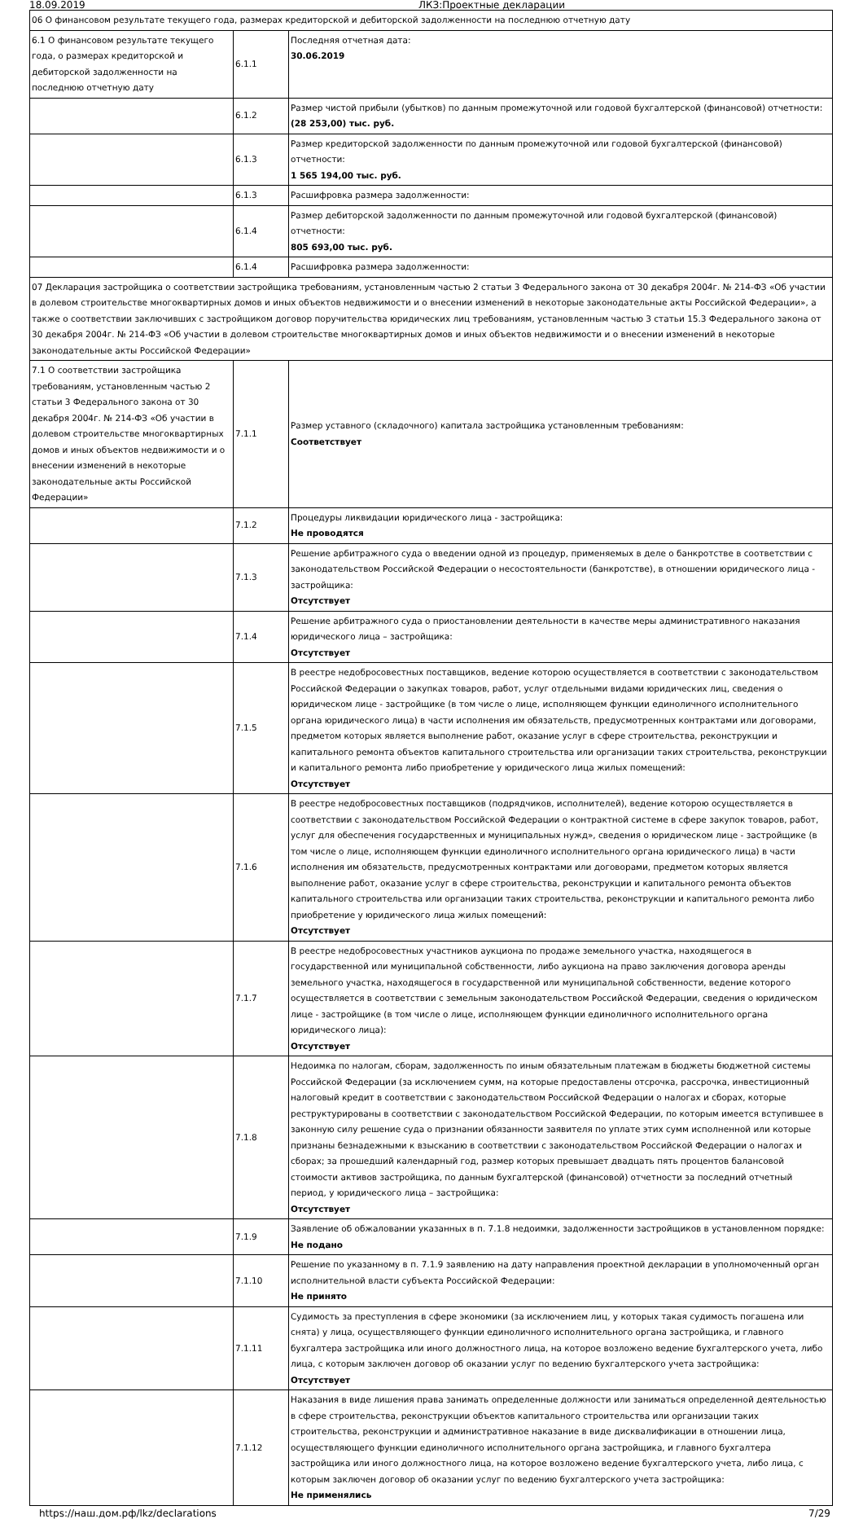18.09.2019 ЛКЗ:Проектные декларации
| 06 О финансовом результате текущего года, размерах кредиторской и дебиторской задолженности на последнюю отчетную дату | | |
| 6.1 О финансовом результате текущего года, о размерах кредиторской и дебиторской задолженности на последнюю отчетную дату | 6.1.1 | Последняя отчетная дата: 30.06.2019 |
| | 6.1.2 | Размер чистой прибыли (убытков) по данным промежуточной или годовой бухгалтерской (финансовой) отчетности: (28 253,00) тыс. руб. |
| | 6.1.3 | Размер кредиторской задолженности по данным промежуточной или годовой бухгалтерской (финансовой) отчетности: 1 565 194,00 тыс. руб. |
| | 6.1.3 | Расшифровка размера задолженности: |
| | 6.1.4 | Размер дебиторской задолженности по данным промежуточной или годовой бухгалтерской (финансовой) отчетности: 805 693,00 тыс. руб. |
| | 6.1.4 | Расшифровка размера задолженности: |
| 07 Декларация застройщика о соответствии застройщика требованиям, установленным частью 2 статьи 3 Федерального закона от 30 декабря 2004г. № 214-ФЗ «Об участии в долевом строительстве многоквартирных домов и иных объектов недвижимости и о внесении изменений в некоторые законодательные акты Российской Федерации», а также о соответствии заключивших с застройщиком договор поручительства юридических лиц требованиям, установленным частью 3 статьи 15.3 Федерального закона от 30 декабря 2004г. № 214-ФЗ «Об участии в долевом строительстве многоквартирных домов и иных объектов недвижимости и о внесении изменений в некоторые законодательные акты Российской Федерации» | | |
| 7.1 О соответствии застройщика требованиям, установленным частью 2 статьи 3 Федерального закона от 30 декабря 2004г. № 214-ФЗ «Об участии в долевом строительстве многоквартирных домов и иных объектов недвижимости и о внесении изменений в некоторые законодательные акты Российской Федерации» | 7.1.1 | Размер уставного (складочного) капитала застройщика установленным требованиям: Соответствует |
| | 7.1.2 | Процедуры ликвидации юридического лица - застройщика: Не проводятся |
| | 7.1.3 | Решение арбитражного суда о введении одной из процедур, применяемых в деле о банкротстве в соответствии с законодательством Российской Федерации о несостоятельности (банкротстве), в отношении юридического лица - застройщика: Отсутствует |
| | 7.1.4 | Решение арбитражного суда о приостановлении деятельности в качестве меры административного наказания юридического лица – застройщика: Отсутствует |
| | 7.1.5 | В реестре недобросовестных поставщиков, ведение которою осуществляется в соответствии с законодательством Российской Федерации о закупках товаров, работ, услуг отдельными видами юридических лиц, сведения о юридическом лице - застройщике (в том числе о лице, исполняющем функции единоличного исполнительного органа юридического лица) в части исполнения им обязательств, предусмотренных контрактами или договорами, предметом которых является выполнение работ, оказание услуг в сфере строительства, реконструкции и капитального ремонта объектов капитального строительства или организации таких строительства, реконструкции и капитального ремонта либо приобретение у юридического лица жилых помещений: Отсутствует |
| | 7.1.6 | В реестре недобросовестных поставщиков (подрядчиков, исполнителей), ведение которою осуществляется в соответствии с законодательством Российской Федерации о контрактной системе в сфере закупок товаров, работ, услуг для обеспечения государственных и муниципальных нужд», сведения о юридическом лице - застройщике (в том числе о лице, исполняющем функции единоличного исполнительного органа юридического лица) в части исполнения им обязательств, предусмотренных контрактами или договорами, предметом которых является выполнение работ, оказание услуг в сфере строительства, реконструкции и капитального ремонта объектов капитального строительства или организации таких строительства, реконструкции и капитального ремонта либо приобретение у юридического лица жилых помещений: Отсутствует |
| | 7.1.7 | В реестре недобросовестных участников аукциона по продаже земельного участка, находящегося в государственной или муниципальной собственности, либо аукциона на право заключения договора аренды земельного участка, находящегося в государственной или муниципальной собственности, ведение которого осуществляется в соответствии с земельным законодательством Российской Федерации, сведения о юридическом лице - застройщике (в том числе о лице, исполняющем функции единоличного исполнительного органа юридического лица): Отсутствует |
| | 7.1.8 | Недоимка по налогам, сборам, задолженность по иным обязательным платежам в бюджеты бюджетной системы Российской Федерации (за исключением сумм, на которые предоставлены отсрочка, рассрочка, инвестиционный налоговый кредит в соответствии с законодательством Российской Федерации о налогах и сборах, которые реструктурированы в соответствии с законодательством Российской Федерации, по которым имеется вступившее в законную силу решение суда о признании обязанности заявителя по уплате этих сумм исполненной или которые признаны безнадежными к взысканию в соответствии с законодательством Российской Федерации о налогах и сборах; за прошедший календарный год, размер которых превышает двадцать пять процентов балансовой стоимости активов застройщика, по данным бухгалтерской (финансовой) отчетности за последний отчетный период, у юридического лица – застройщика: Отсутствует |
| | 7.1.9 | Заявление об обжаловании указанных в п. 7.1.8 недоимки, задолженности застройщиков в установленном порядке: Не подано |
| | 7.1.10 | Решение по указанному в п. 7.1.9 заявлению на дату направления проектной декларации в уполномоченный орган исполнительной власти субъекта Российской Федерации: Не принято |
| | 7.1.11 | Судимость за преступления в сфере экономики (за исключением лиц, у которых такая судимость погашена или снята) у лица, осуществляющего функции единоличного исполнительного органа застройщика, и главного бухгалтера застройщика или иного должностного лица, на которое возложено ведение бухгалтерского учета, либо лица, с которым заключен договор об оказании услуг по ведению бухгалтерского учета застройщика: Отсутствует |
| | 7.1.12 | Наказания в виде лишения права занимать определенные должности или заниматься определенной деятельностью в сфере строительства, реконструкции объектов капитального строительства или организации таких строительства, реконструкции и административное наказание в виде дисквалификации в отношении лица, осуществляющего функции единоличного исполнительного органа застройщика, и главного бухгалтера застройщика или иного должностного лица, на которое возложено ведение бухгалтерского учета, либо лица, с которым заключен договор об оказании услуг по ведению бухгалтерского учета застройщика: Не применялись |
https://наш.дом.рф/lkz/declarations 7/29